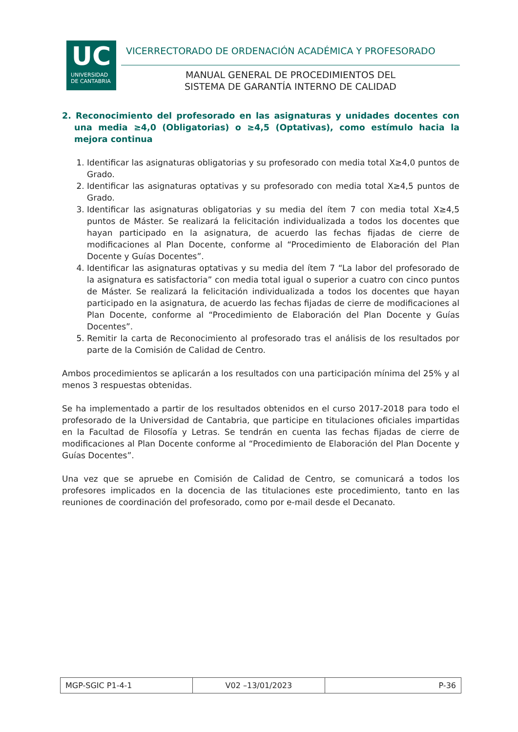UC
UNIVERSIDAD
DE CANTABRIA
VICERRECTORADO DE ORDENACIÓN ACADÉMICA Y PROFESORADO
MANUAL GENERAL DE PROCEDIMIENTOS DEL
SISTEMA DE GARANTÍA INTERNO DE CALIDAD
2. Reconocimiento del profesorado en las asignaturas y unidades docentes con una media ≥4,0 (Obligatorias) o ≥4,5 (Optativas), como estímulo hacia la mejora continua
1. Identificar las asignaturas obligatorias y su profesorado con media total X≥4,0 puntos de Grado.
2. Identificar las asignaturas optativas y su profesorado con media total X≥4,5 puntos de Grado.
3. Identificar las asignaturas obligatorias y su media del ítem 7 con media total X≥4,5 puntos de Máster. Se realizará la felicitación individualizada a todos los docentes que hayan participado en la asignatura, de acuerdo las fechas fijadas de cierre de modificaciones al Plan Docente, conforme al “Procedimiento de Elaboración del Plan Docente y Guías Docentes”.
4. Identificar las asignaturas optativas y su media del ítem 7 “La labor del profesorado de la asignatura es satisfactoria” con media total igual o superior a cuatro con cinco puntos de Máster. Se realizará la felicitación individualizada a todos los docentes que hayan participado en la asignatura, de acuerdo las fechas fijadas de cierre de modificaciones al Plan Docente, conforme al “Procedimiento de Elaboración del Plan Docente y Guías Docentes”.
5. Remitir la carta de Reconocimiento al profesorado tras el análisis de los resultados por parte de la Comisión de Calidad de Centro.
Ambos procedimientos se aplicarán a los resultados con una participación mínima del 25% y al menos 3 respuestas obtenidas.
Se ha implementado a partir de los resultados obtenidos en el curso 2017-2018 para todo el profesorado de la Universidad de Cantabria, que participe en titulaciones oficiales impartidas en la Facultad de Filosofía y Letras. Se tendrán en cuenta las fechas fijadas de cierre de modificaciones al Plan Docente conforme al “Procedimiento de Elaboración del Plan Docente y Guías Docentes”.
Una vez que se apruebe en Comisión de Calidad de Centro, se comunicará a todos los profesores implicados en la docencia de las titulaciones este procedimiento, tanto en las reuniones de coordinación del profesorado, como por e-mail desde el Decanato.
| MGP-SGIC P1-4-1 | V02 –13/01/2023 | P-36 |